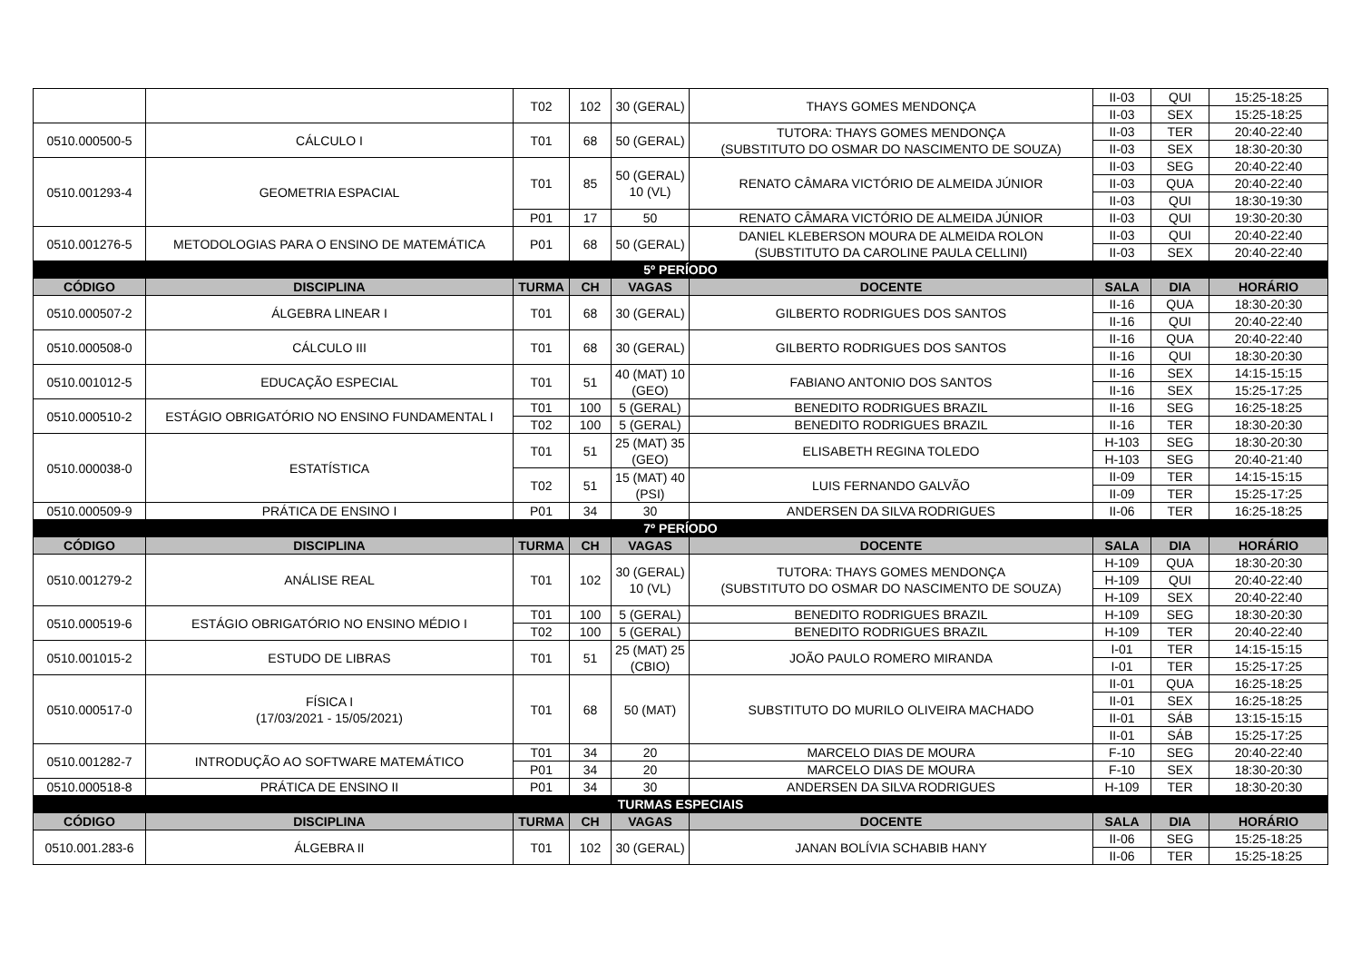| | | T02 | 102 | 30 (GERAL) | THAYS GOMES MENDONÇA | II-03 | QUI | 15:25-18:25 |
| | | | | | | II-03 | SEX | 15:25-18:25 |
| 0510.000500-5 | CÁLCULO I | T01 | 68 | 50 (GERAL) | TUTORA: THAYS GOMES MENDONÇA (SUBSTITUTO DO OSMAR DO NASCIMENTO DE SOUZA) | II-03 | TER | 20:40-22:40 |
| | | | | | | II-03 | SEX | 18:30-20:30 |
| 0510.001293-4 | GEOMETRIA ESPACIAL | T01 | 85 | 50 (GERAL) 10 (VL) | RENATO CÂMARA VICTÓRIO DE ALMEIDA JÚNIOR | II-03 | SEG | 20:40-22:40 |
| | | | | | | II-03 | QUA | 20:40-22:40 |
| | | | | | | II-03 | QUI | 18:30-19:30 |
| | | P01 | 17 | 50 | RENATO CÂMARA VICTÓRIO DE ALMEIDA JÚNIOR | II-03 | QUI | 19:30-20:30 |
| 0510.001276-5 | METODOLOGIAS PARA O ENSINO DE MATEMÁTICA | P01 | 68 | 50 (GERAL) | DANIEL KLEBERSON MOURA DE ALMEIDA ROLON (SUBSTITUTO DA CAROLINE PAULA CELLINI) | II-03 | QUI | 20:40-22:40 |
| | | | | | | II-03 | SEX | 20:40-22:40 |
| 5º PERÍODO | | | | | | | | |
| CÓDIGO | DISCIPLINA | TURMA | CH | VAGAS | DOCENTE | SALA | DIA | HORÁRIO |
| 0510.000507-2 | ÁLGEBRA LINEAR I | T01 | 68 | 30 (GERAL) | GILBERTO RODRIGUES DOS SANTOS | II-16 | QUA | 18:30-20:30 |
| | | | | | | II-16 | QUI | 20:40-22:40 |
| 0510.000508-0 | CÁLCULO III | T01 | 68 | 30 (GERAL) | GILBERTO RODRIGUES DOS SANTOS | II-16 | QUA | 20:40-22:40 |
| | | | | | | II-16 | QUI | 18:30-20:30 |
| 0510.001012-5 | EDUCAÇÃO ESPECIAL | T01 | 51 | 40 (MAT) 10 (GEO) | FABIANO ANTONIO DOS SANTOS | II-16 | SEX | 14:15-15:15 |
| | | | | | | II-16 | SEX | 15:25-17:25 |
| 0510.000510-2 | ESTÁGIO OBRIGATÓRIO NO ENSINO FUNDAMENTAL I | T01 | 100 | 5 (GERAL) | BENEDITO RODRIGUES BRAZIL | II-16 | SEG | 16:25-18:25 |
| | | T02 | 100 | 5 (GERAL) | BENEDITO RODRIGUES BRAZIL | II-16 | TER | 18:30-20:30 |
| 0510.000038-0 | ESTATÍSTICA | T01 | 51 | 25 (MAT) 35 (GEO) | ELISABETH REGINA TOLEDO | H-103 | SEG | 18:30-20:30 |
| | | | | | | H-103 | SEG | 20:40-21:40 |
| | | T02 | 51 | 15 (MAT) 40 (PSI) | LUIS FERNANDO GALVÃO | II-09 | TER | 14:15-15:15 |
| | | | | | | II-09 | TER | 15:25-17:25 |
| 0510.000509-9 | PRÁTICA DE ENSINO I | P01 | 34 | 30 | ANDERSEN DA SILVA RODRIGUES | II-06 | TER | 16:25-18:25 |
| 7º PERÍODO | | | | | | | | |
| CÓDIGO | DISCIPLINA | TURMA | CH | VAGAS | DOCENTE | SALA | DIA | HORÁRIO |
| 0510.001279-2 | ANÁLISE REAL | T01 | 102 | 30 (GERAL) 10 (VL) | TUTORA: THAYS GOMES MENDONÇA (SUBSTITUTO DO OSMAR DO NASCIMENTO DE SOUZA) | H-109 | QUA | 18:30-20:30 |
| | | | | | | H-109 | QUI | 20:40-22:40 |
| | | | | | | H-109 | SEX | 20:40-22:40 |
| 0510.000519-6 | ESTÁGIO OBRIGATÓRIO NO ENSINO MÉDIO I | T01 | 100 | 5 (GERAL) | BENEDITO RODRIGUES BRAZIL | H-109 | SEG | 18:30-20:30 |
| | | T02 | 100 | 5 (GERAL) | BENEDITO RODRIGUES BRAZIL | H-109 | TER | 20:40-22:40 |
| 0510.001015-2 | ESTUDO DE LIBRAS | T01 | 51 | 25 (MAT) 25 (CBIO) | JOÃO PAULO ROMERO MIRANDA | I-01 | TER | 14:15-15:15 |
| | | | | | | I-01 | TER | 15:25-17:25 |
| 0510.000517-0 | FÍSICA I (17/03/2021 - 15/05/2021) | T01 | 68 | 50 (MAT) | SUBSTITUTO DO MURILO OLIVEIRA MACHADO | II-01 | QUA | 16:25-18:25 |
| | | | | | | II-01 | SEX | 16:25-18:25 |
| | | | | | | II-01 | SÁB | 13:15-15:15 |
| | | | | | | II-01 | SÁB | 15:25-17:25 |
| 0510.001282-7 | INTRODUÇÃO AO SOFTWARE MATEMÁTICO | T01 | 34 | 20 | MARCELO DIAS DE MOURA | F-10 | SEG | 20:40-22:40 |
| | | P01 | 34 | 20 | MARCELO DIAS DE MOURA | F-10 | SEX | 18:30-20:30 |
| 0510.000518-8 | PRÁTICA DE ENSINO II | P01 | 34 | 30 | ANDERSEN DA SILVA RODRIGUES | H-109 | TER | 18:30-20:30 |
| TURMAS ESPECIAIS | | | | | | | | |
| CÓDIGO | DISCIPLINA | TURMA | CH | VAGAS | DOCENTE | SALA | DIA | HORÁRIO |
| 0510.001.283-6 | ÁLGEBRA II | T01 | 102 | 30 (GERAL) | JANAN BOLÍVIA SCHABIB HANY | II-06 | SEG | 15:25-18:25 |
| | | | | | | II-06 | TER | 15:25-18:25 |